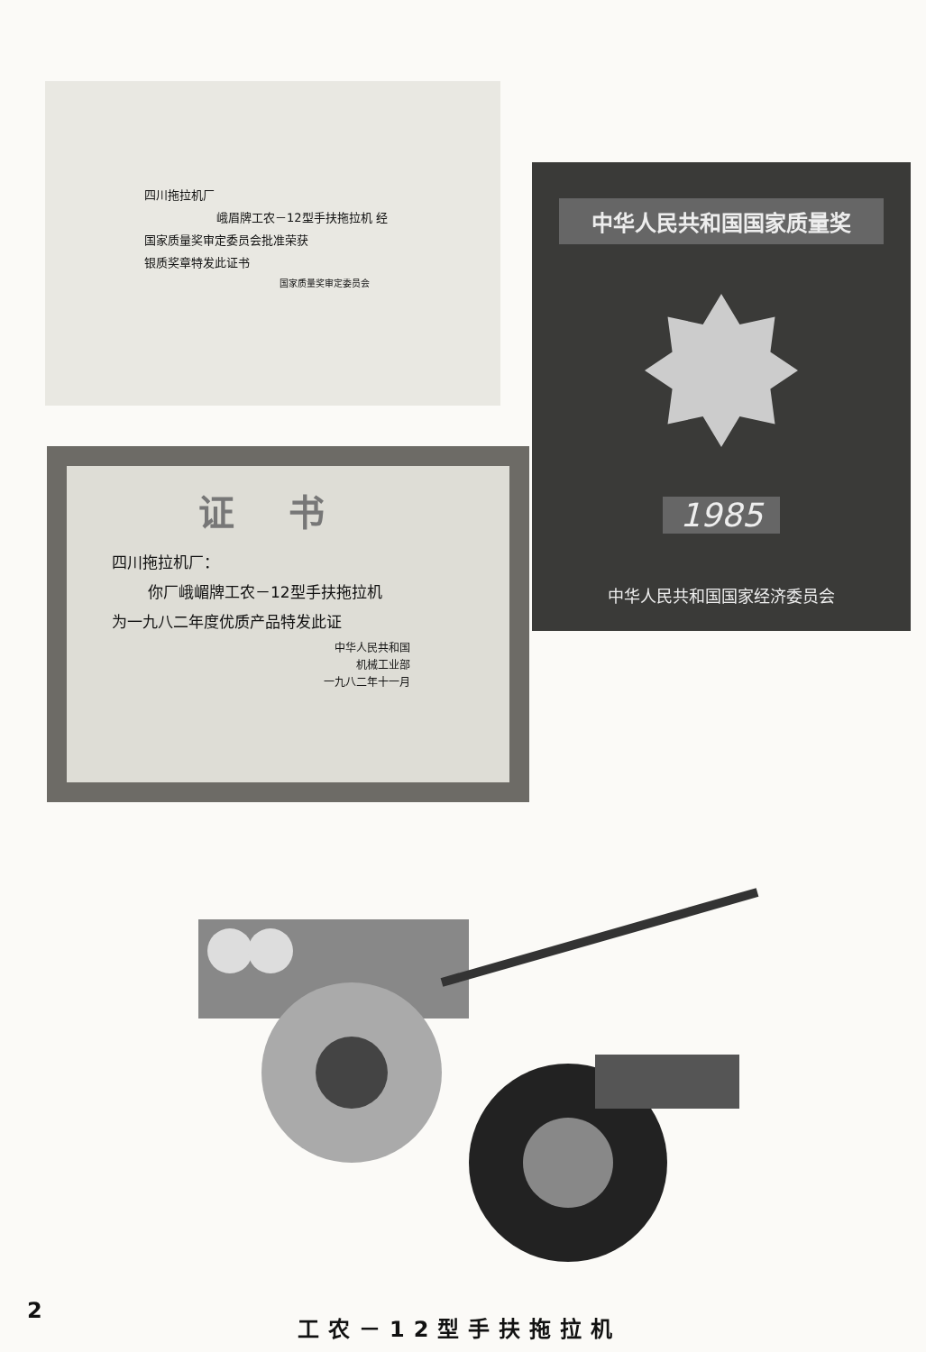四川拖拉机厂
峨眉牌工农－12型手扶拖拉机 经
国家质量奖审定委员会批准荣获
银质奖章特发此证书
国家质量奖审定委员会
中华人民共和国国家质量奖
1985
中华人民共和国国家经济委员会
证书
四川拖拉机厂：
你厂峨嵋牌工农－12型手扶拖拉机
为一九八二年度优质产品特发此证
中华人民共和国
机械工业部
一九八二年十一月
2
工农－12型手扶拖拉机